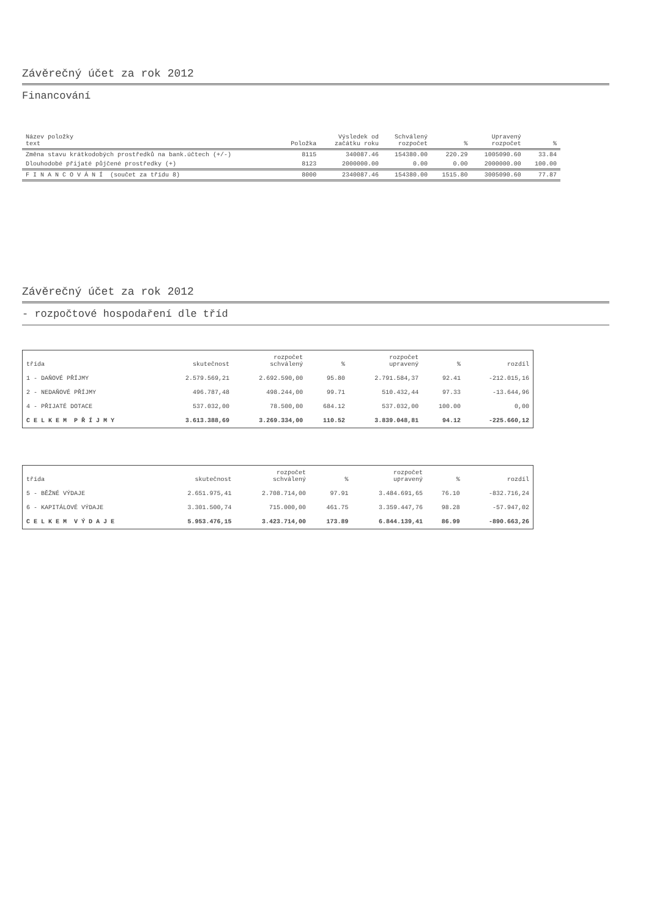Závěrečný účet za rok 2012
Financování
| Název položky text | Položka | Výsledek od začátku roku | Schválený rozpočet | % | Upravený rozpočet | % |
| --- | --- | --- | --- | --- | --- | --- |
| Změna stavu krátkodobých prostředků na bank.účtech (+/-) | 8115 | 340087.46 | 154380.00 | 220.29 | 1005090.60 | 33.84 |
| Dlouhodobé přijaté půjčené prostředky (+) | 8123 | 2000000.00 | 0.00 | 0.00 | 2000000.00 | 100.00 |
| F I N A N C O V Á N Í (součet za třídu 8) | 8000 | 2340087.46 | 154380.00 | 1515.80 | 3005090.60 | 77.87 |
Závěrečný účet za rok 2012
- rozpočtové hospodaření dle tříd
| třída | skutečnost | rozpočet schválený | % | rozpočet upravený | % | rozdíl |
| --- | --- | --- | --- | --- | --- | --- |
| 1 - DAŇOVÉ PŘÍJMY | 2.579.569,21 | 2.692.590,00 | 95.80 | 2.791.584,37 | 92.41 | -212.015,16 |
| 2 - NEDAŇOVÉ PŘÍJMY | 496.787,48 | 498.244,00 | 99.71 | 510.432,44 | 97.33 | -13.644,96 |
| 4 - PŘIJATÉ DOTACE | 537.032,00 | 78.500,00 | 684.12 | 537.032,00 | 100.00 | 0,00 |
| C E L K E M P Ř Í J M Y | 3.613.388,69 | 3.269.334,00 | 110.52 | 3.839.048,81 | 94.12 | -225.660,12 |
| třída | skutečnost | rozpočet schválený | % | rozpočet upravený | % | rozdíl |
| --- | --- | --- | --- | --- | --- | --- |
| 5 - BĚŽNÉ VÝDAJE | 2.651.975,41 | 2.708.714,00 | 97.91 | 3.484.691,65 | 76.10 | -832.716,24 |
| 6 - KAPITÁLOVÉ VÝDAJE | 3.301.500,74 | 715.000,00 | 461.75 | 3.359.447,76 | 98.28 | -57.947,02 |
| C E L K E M V Ý D A J E | 5.953.476,15 | 3.423.714,00 | 173.89 | 6.844.139,41 | 86.99 | -890.663,26 |